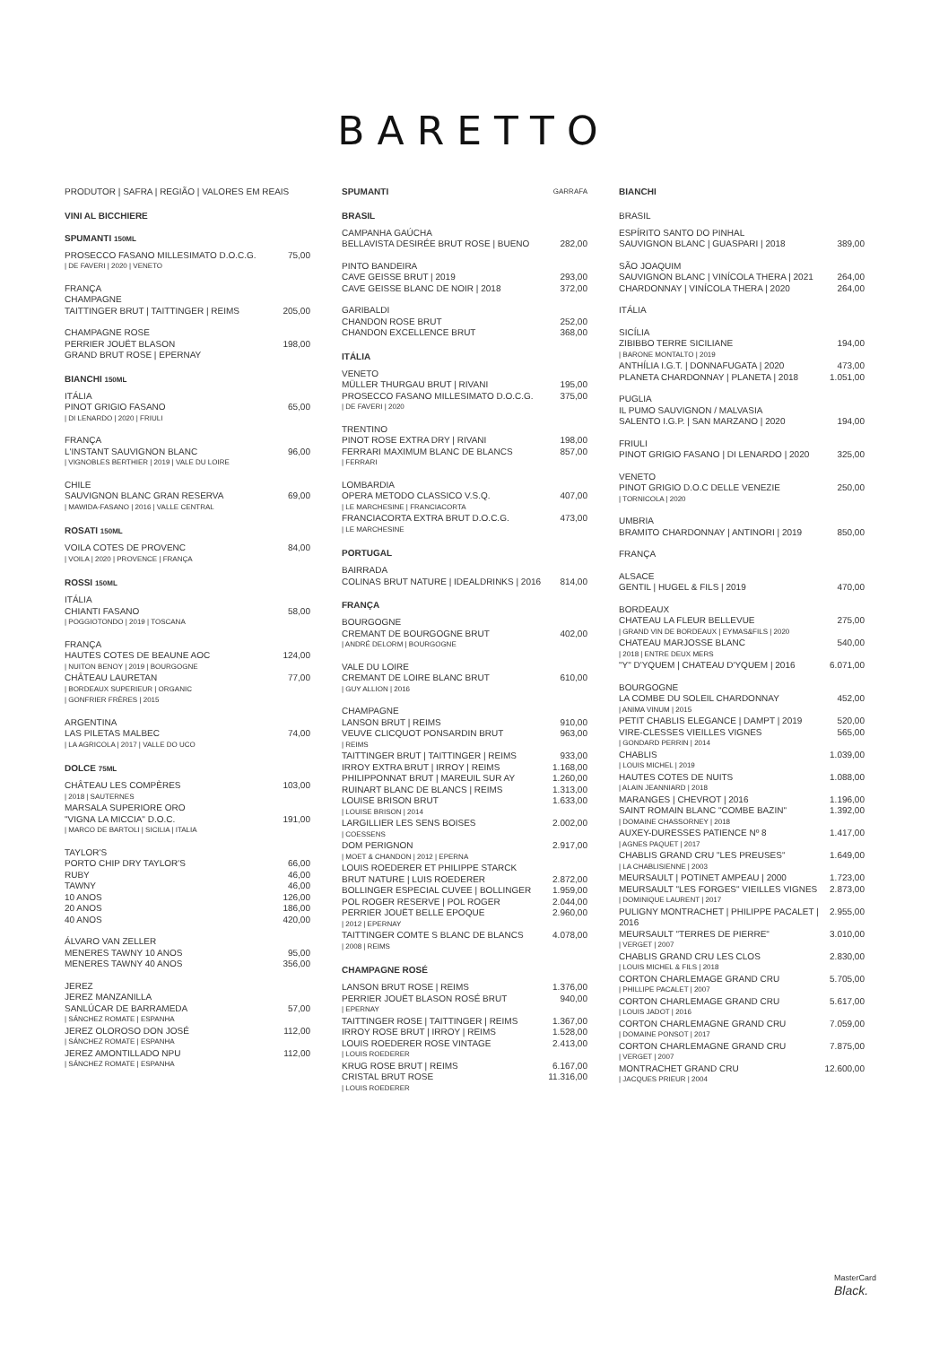BARETTO
PRODUTOR | SAFRA | REGIÃO | VALORES EM REAIS
VINI AL BICCHIERE
SPUMANTI 150ML
PROSECCO FASANO MILLESIMATO D.O.C.G. 75,00
| DE FAVERI | 2020 | VENETO
FRANÇA
CHAMPAGNE
TAITTINGER BRUT | TAITTINGER | REIMS 205,00
CHAMPAGNE ROSE
PERRIER JOUËT BLASON 198,00
GRAND BRUT ROSE | EPERNAY
BIANCHI 150ML
ITÁLIA
PINOT GRIGIO FASANO 65,00
| DI LENARDO | 2020 | FRIULI
FRANÇA
L'INSTANT SAUVIGNON BLANC 96,00
| VIGNOBLES BERTHIER | 2019 | VALE DU LOIRE
CHILE
SAUVIGNON BLANC GRAN RESERVA 69,00
| MAWIDA-FASANO | 2016 | VALLE CENTRAL
ROSATI 150ML
VOILA COTES DE PROVENC 84,00
| VOILA | 2020 | PROVENCE | FRANÇA
ROSSI 150ML
ITÁLIA
CHIANTI FASANO 58,00
| POGGIOTONDO | 2019 | TOSCANA
FRANÇA
HAUTES COTES DE BEAUNE AOC 124,00
| NUITON BENOY | 2019 | BOURGOGNE
CHÂTEAU LAURETAN 77,00
| BORDEAUX SUPERIEUR | ORGANIC
| GONFRIER FRÈRES | 2015
ARGENTINA
LAS PILETAS MALBEC 74,00
| LA AGRICOLA | 2017 | VALLE DO UCO
DOLCE 75ML
CHÂTEAU LES COMPÈRES 103,00
| 2018 | SAUTERNES
MARSALA SUPERIORE ORO
"VIGNA LA MICCIA" D.O.C. 191,00
| MARCO DE BARTOLI | SICILIA | ITALIA
TAYLOR'S
PORTO CHIP DRY TAYLOR'S 66,00
RUBY 46,00
TAWNY 46,00
10 ANOS 126,00
20 ANOS 186,00
40 ANOS 420,00
ÁLVARO VAN ZELLER
MENERES TAWNY 10 ANOS 95,00
MENERES TAWNY 40 ANOS 356,00
JEREZ
JEREZ MANZANILLA
SANLÚCAR DE BARRAMEDA 57,00
| SÁNCHEZ ROMATE | ESPANHA
JEREZ OLOROSO DON JOSÉ 112,00
| SÁNCHEZ ROMATE | ESPANHA
JEREZ AMONTILLADO NPU 112,00
| SÁNCHEZ ROMATE | ESPANHA
SPUMANTI GARRAFA
BRASIL
CAMPANHA GAÚCHA
BELLAVISTA DESIRÉE BRUT ROSE | BUENO 282,00
PINTO BANDEIRA
CAVE GEISSE BRUT | 2019 293,00
CAVE GEISSE BLANC DE NOIR | 2018 372,00
GARIBALDI
CHANDON ROSE BRUT 252,00
CHANDON EXCELLENCE BRUT 368,00
ITÁLIA
VENETO
MÜLLER THURGAU BRUT | RIVANI 195,00
PROSECCO FASANO MILLESIMATO D.O.C.G. 375,00
| DE FAVERI | 2020
TRENTINO
PINOT ROSE EXTRA DRY | RIVANI 198,00
FERRARI MAXIMUM BLANC DE BLANCS 857,00
| FERRARI
LOMBARDIA
OPERA METODO CLASSICO V.S.Q. 407,00
| LE MARCHESINE | FRANCIACORTA
FRANCIACORTA EXTRA BRUT D.O.C.G. 473,00
| LE MARCHESINE
PORTUGAL
BAIRRADA
COLINAS BRUT NATURE | IDEALDRINKS | 2016 814,00
FRANÇA
BOURGOGNE
CREMANT DE BOURGOGNE BRUT 402,00
| ANDRÉ DELORM | BOURGOGNE
VALE DU LOIRE
CREMANT DE LOIRE BLANC BRUT 610,00
| GUY ALLION | 2016
CHAMPAGNE
LANSON BRUT | REIMS 910,00
VEUVE CLICQUOT PONSARDIN BRUT 963,00
| REIMS
TAITTINGER BRUT | TAITTINGER | REIMS 933,00
IRROY EXTRA BRUT | IRROY | REIMS 1.168,00
PHILIPPONNAT BRUT | MAREUIL SUR AY 1.260,00
RUINART BLANC DE BLANCS | REIMS 1.313,00
LOUISE BRISON BRUT 1.633,00
| LOUISE BRISON | 2014
LARGILLIER LES SENS BOISES 2.002,00
| COESSENS
DOM PERIGNON 2.917,00
| MOET & CHANDON | 2012 | EPERNA
LOUIS ROEDERER ET PHILIPPE STARCK
BRUT NATURE | LUIS ROEDERER 2.872,00
BOLLINGER ESPECIAL CUVEE | BOLLINGER 1.959,00
POL ROGER RESERVE | POL ROGER 2.044,00
PERRIER JOUËT BELLE EPOQUE 2.960,00
| 2012 | EPERNAY
TAITTINGER COMTE S BLANC DE BLANCS 4.078,00
| 2008 | REIMS
CHAMPAGNE ROSÉ
LANSON BRUT ROSE | REIMS 1.376,00
PERRIER JOUËT BLASON ROSÉ BRUT 940,00
| EPERNAY
TAITTINGER ROSE | TAITTINGER | REIMS 1.367,00
IRROY ROSE BRUT | IRROY | REIMS 1.528,00
LOUIS ROEDERER ROSE VINTAGE 2.413,00
| LOUIS ROEDERER
KRUG ROSE BRUT | REIMS 6.167,00
CRISTAL BRUT ROSE 11.316,00
| LOUIS ROEDERER
BIANCHI
BRASIL
ESPÍRITO SANTO DO PINHAL
SAUVIGNON BLANC | GUASPARI | 2018 389,00
SÃO JOAQUIM
SAUVIGNON BLANC | VINÍCOLA THERA | 2021 264,00
CHARDONNAY | VINÍCOLA THERA | 2020 264,00
ITÁLIA
SICÍLIA
ZIBIBBO TERRE SICILIANE 194,00
| BARONE MONTALTO | 2019
ANTHÍLIA I.G.T. | DONNAFUGATA | 2020 473,00
PLANETA CHARDONNAY | PLANETA | 2018 1.051,00
PUGLIA
IL PUMO SAUVIGNON / MALVASIA
SALENTO I.G.P. | SAN MARZANO | 2020 194,00
FRIULI
PINOT GRIGIO FASANO | DI LENARDO | 2020 325,00
VENETO
PINOT GRIGIO D.O.C DELLE VENEZIE 250,00
| TORNICOLA | 2020
UMBRIA
BRAMITO CHARDONNAY | ANTINORI | 2019 850,00
FRANÇA
ALSACE
GENTIL | HUGEL & FILS | 2019 470,00
BORDEAUX
CHATEAU LA FLEUR BELLEVUE 275,00
| GRAND VIN DE BORDEAUX | EYMAS&FILS | 2020
CHATEAU MARJOSSE BLANC 540,00
| 2018 | ENTRE DEUX MERS
"Y" D'YQUEM | CHATEAU D'YQUEM | 2016 6.071,00
BOURGOGNE
LA COMBE DU SOLEIL CHARDONNAY 452,00
| ANIMA VINUM | 2015
PETIT CHABLIS ELEGANCE | DAMPT | 2019 520,00
VIRE-CLESSES VIEILLES VIGNES 565,00
| GONDARD PERRIN | 2014
CHABLIS 1.039,00
| LOUIS MICHEL | 2019
HAUTES COTES DE NUITS 1.088,00
| ALAIN JEANNIARD | 2018
MARANGES | CHEVROT | 2016 1.196,00
SAINT ROMAIN BLANC "COMBE BAZIN" 1.392,00
| DOMAINE CHASSORNEY | 2018
AUXEY-DURESSES PATIENCE Nº 8 1.417,00
| AGNES PAQUET | 2017
CHABLIS GRAND CRU "LES PREUSES" 1.649,00
| LA CHABLISIENNE | 2003
MEURSAULT | POTINET AMPEAU | 2000 1.723,00
MEURSAULT "LES FORGES" VIEILLES VIGNES 2.873,00
| DOMINIQUE LAURENT | 2017
PULIGNY MONTRACHET | PHILIPPE PACALET | 2016 2.955,00
MEURSAULT "TERRES DE PIERRE" 3.010,00
| VERGET | 2007
CHABLIS GRAND CRU LES CLOS 2.830,00
| LOUIS MICHEL & FILS | 2018
CORTON CHARLEMAGE GRAND CRU 5.705,00
| PHILLIPE PACALET | 2007
CORTON CHARLEMAGE GRAND CRU 5.617,00
| LOUIS JADOT | 2016
CORTON CHARLEMAGNE GRAND CRU 7.059,00
| DOMAINE PONSOT | 2017
CORTON CHARLEMAGNE GRAND CRU 7.875,00
| VERGET | 2007
MONTRACHET GRAND CRU 12.600,00
| JACQUES PRIEUR | 2004
MasterCard
Black.